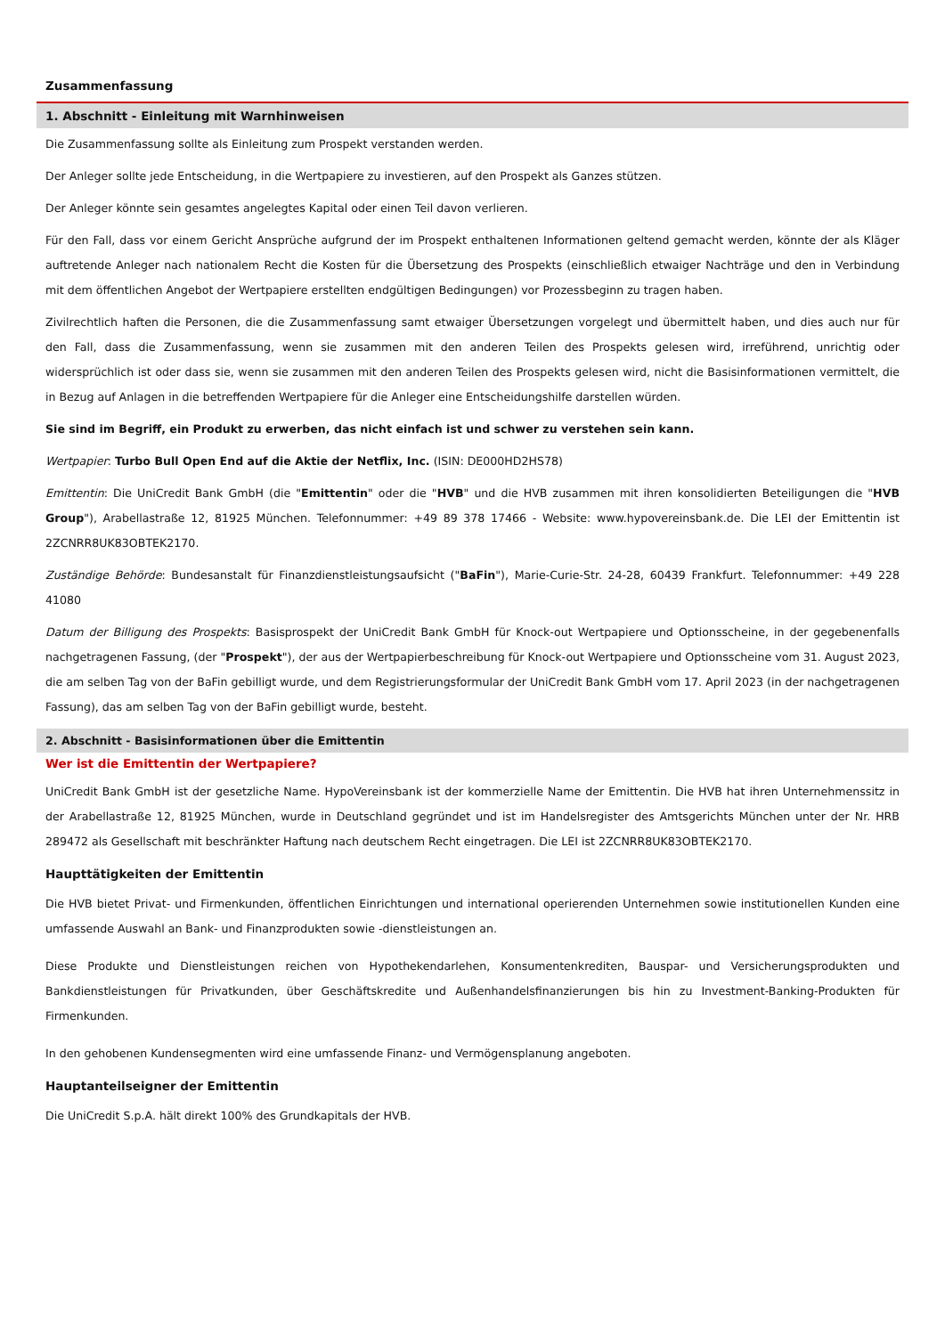Zusammenfassung
1. Abschnitt - Einleitung mit Warnhinweisen
Die Zusammenfassung sollte als Einleitung zum Prospekt verstanden werden.
Der Anleger sollte jede Entscheidung, in die Wertpapiere zu investieren, auf den Prospekt als Ganzes stützen.
Der Anleger könnte sein gesamtes angelegtes Kapital oder einen Teil davon verlieren.
Für den Fall, dass vor einem Gericht Ansprüche aufgrund der im Prospekt enthaltenen Informationen geltend gemacht werden, könnte der als Kläger auftretende Anleger nach nationalem Recht die Kosten für die Übersetzung des Prospekts (einschließlich etwaiger Nachträge und den in Verbindung mit dem öffentlichen Angebot der Wertpapiere erstellten endgültigen Bedingungen) vor Prozessbeginn zu tragen haben.
Zivilrechtlich haften die Personen, die die Zusammenfassung samt etwaiger Übersetzungen vorgelegt und übermittelt haben, und dies auch nur für den Fall, dass die Zusammenfassung, wenn sie zusammen mit den anderen Teilen des Prospekts gelesen wird, irreführend, unrichtig oder widersprüchlich ist oder dass sie, wenn sie zusammen mit den anderen Teilen des Prospekts gelesen wird, nicht die Basisinformationen vermittelt, die in Bezug auf Anlagen in die betreffenden Wertpapiere für die Anleger eine Entscheidungshilfe darstellen würden.
Sie sind im Begriff, ein Produkt zu erwerben, das nicht einfach ist und schwer zu verstehen sein kann.
Wertpapier: Turbo Bull Open End auf die Aktie der Netflix, Inc. (ISIN: DE000HD2HS78)
Emittentin: Die UniCredit Bank GmbH (die "Emittentin" oder die "HVB" und die HVB zusammen mit ihren konsolidierten Beteiligungen die "HVB Group"), Arabellastraße 12, 81925 München. Telefonnummer: +49 89 378 17466 - Website: www.hypovereinsbank.de. Die LEI der Emittentin ist 2ZCNRR8UK83OBTEK2170.
Zuständige Behörde: Bundesanstalt für Finanzdienstleistungsaufsicht ("BaFin"), Marie-Curie-Str. 24-28, 60439 Frankfurt. Telefonnummer: +49 228 41080
Datum der Billigung des Prospekts: Basisprospekt der UniCredit Bank GmbH für Knock-out Wertpapiere und Optionsscheine, in der gegebenenfalls nachgetragenen Fassung, (der "Prospekt"), der aus der Wertpapierbeschreibung für Knock-out Wertpapiere und Optionsscheine vom 31. August 2023, die am selben Tag von der BaFin gebilligt wurde, und dem Registrierungsformular der UniCredit Bank GmbH vom 17. April 2023 (in der nachgetragenen Fassung), das am selben Tag von der BaFin gebilligt wurde, besteht.
2. Abschnitt - Basisinformationen über die Emittentin
Wer ist die Emittentin der Wertpapiere?
UniCredit Bank GmbH ist der gesetzliche Name. HypoVereinsbank ist der kommerzielle Name der Emittentin. Die HVB hat ihren Unternehmenssitz in der Arabellastraße 12, 81925 München, wurde in Deutschland gegründet und ist im Handelsregister des Amtsgerichts München unter der Nr. HRB 289472 als Gesellschaft mit beschränkter Haftung nach deutschem Recht eingetragen. Die LEI ist 2ZCNRR8UK83OBTEK2170.
Haupttätigkeiten der Emittentin
Die HVB bietet Privat- und Firmenkunden, öffentlichen Einrichtungen und international operierenden Unternehmen sowie institutionellen Kunden eine umfassende Auswahl an Bank- und Finanzprodukten sowie -dienstleistungen an.
Diese Produkte und Dienstleistungen reichen von Hypothekendarlehen, Konsumentenkrediten, Bauspar- und Versicherungsprodukten und Bankdienstleistungen für Privatkunden, über Geschäftskredite und Außenhandelsfinanzierungen bis hin zu Investment-Banking-Produkten für Firmenkunden.
In den gehobenen Kundensegmenten wird eine umfassende Finanz- und Vermögensplanung angeboten.
Hauptanteilseigner der Emittentin
Die UniCredit S.p.A. hält direkt 100% des Grundkapitals der HVB.